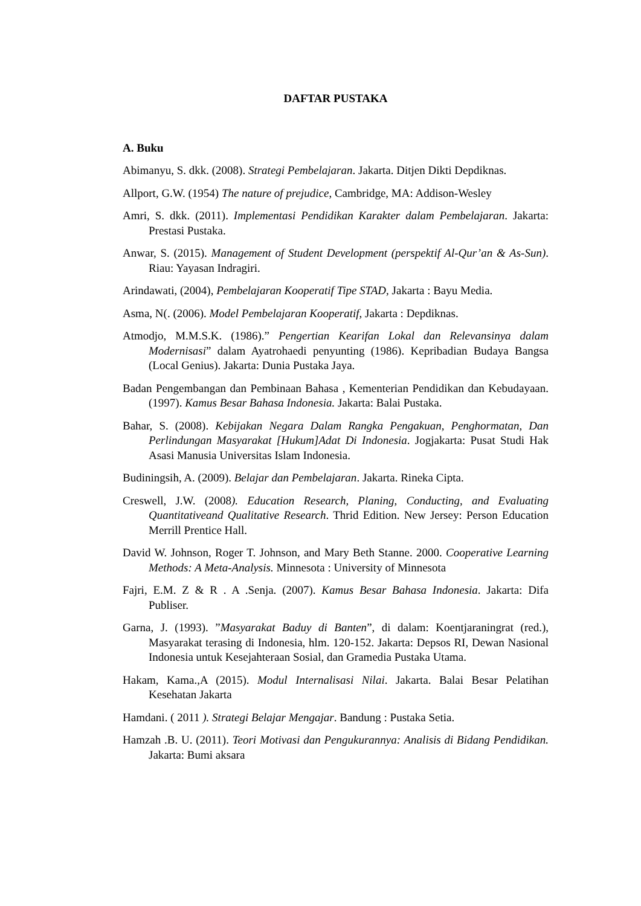DAFTAR PUSTAKA
A. Buku
Abimanyu, S. dkk. (2008). Strategi Pembelajaran. Jakarta. Ditjen Dikti Depdiknas.
Allport, G.W. (1954) The nature of prejudice, Cambridge, MA: Addison-Wesley
Amri, S. dkk. (2011). Implementasi Pendidikan Karakter dalam Pembelajaran. Jakarta: Prestasi Pustaka.
Anwar, S. (2015). Management of Student Development (perspektif Al-Qur’an & As-Sun). Riau: Yayasan Indragiri.
Arindawati, (2004), Pembelajaran Kooperatif Tipe STAD, Jakarta : Bayu Media.
Asma, N(. (2006). Model Pembelajaran Kooperatif, Jakarta : Depdiknas.
Atmodjo, M.M.S.K. (1986).” Pengertian Kearifan Lokal dan Relevansinya dalam Modernisasi” dalam Ayatrohaedi penyunting (1986). Kepribadian Budaya Bangsa (Local Genius). Jakarta: Dunia Pustaka Jaya.
Badan Pengembangan dan Pembinaan Bahasa , Kementerian Pendidikan dan Kebudayaan. (1997). Kamus Besar Bahasa Indonesia. Jakarta: Balai Pustaka.
Bahar, S. (2008). Kebijakan Negara Dalam Rangka Pengakuan, Penghormatan, Dan Perlindungan Masyarakat [Hukum]Adat Di Indonesia. Jogjakarta: Pusat Studi Hak Asasi Manusia Universitas Islam Indonesia.
Budiningsih, A. (2009). Belajar dan Pembelajaran. Jakarta. Rineka Cipta.
Creswell, J.W. (2008). Education Research, Planing, Conducting, and Evaluating Quantitativeand Qualitative Research. Thrid Edition. New Jersey: Person Education Merrill Prentice Hall.
David W. Johnson, Roger T. Johnson, and Mary Beth Stanne. 2000. Cooperative Learning Methods: A Meta-Analysis. Minnesota : University of Minnesota
Fajri, E.M. Z & R . A .Senja. (2007). Kamus Besar Bahasa Indonesia. Jakarta: Difa Publiser.
Garna, J. (1993). ”Masyarakat Baduy di Banten”, di dalam: Koentjaraningrat (red.), Masyarakat terasing di Indonesia, hlm. 120-152. Jakarta: Depsos RI, Dewan Nasional Indonesia untuk Kesejahteraan Sosial, dan Gramedia Pustaka Utama.
Hakam, Kama.,A (2015). Modul Internalisasi Nilai. Jakarta. Balai Besar Pelatihan Kesehatan Jakarta
Hamdani. ( 2011 ). Strategi Belajar Mengajar. Bandung : Pustaka Setia.
Hamzah .B. U. (2011). Teori Motivasi dan Pengukurannya: Analisis di Bidang Pendidikan. Jakarta: Bumi aksara